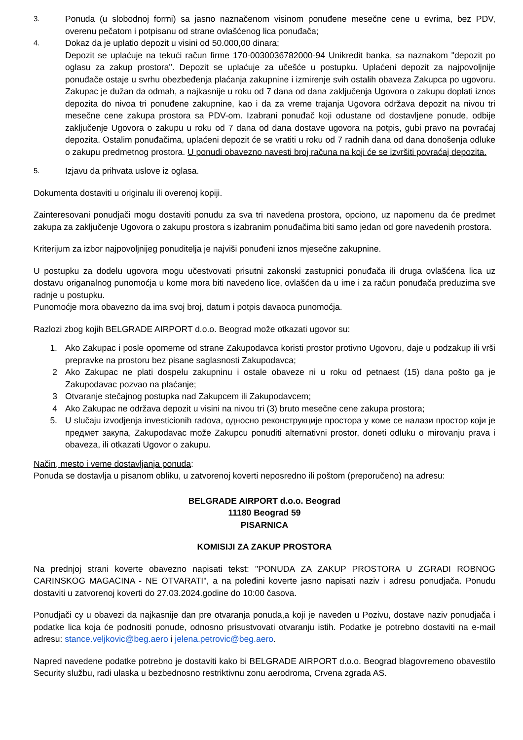3. Ponuda (u slobodnoj formi) sa jasno naznačenom visinom ponuđene mesečne cene u evrima, bez PDV, overenu pečatom i potpisanu od strane ovlašćenog lica ponuđača;
4. Dokaz da je uplatio depozit u visini od 50.000,00 dinara;
Depozit se uplaćuje na tekući račun firme 170-0030036782000-94 Unikredit banka, sa naznakom "depozit po oglasu za zakup prostora". Depozit se uplaćuje za učešće u postupku. Uplaćeni depozit za najpovoljnije ponuđače ostaje u svrhu obezbeđenja plaćanja zakupnine i izmirenje svih ostalih obaveza Zakupca po ugovoru. Zakupac je dužan da odmah, a najkasnije u roku od 7 dana od dana zaključenja Ugovora o zakupu doplati iznos depozita do nivoa tri ponuđene zakupnine, kao i da za vreme trajanja Ugovora održava depozit na nivou tri mesečne cene zakupa prostora sa PDV-om. Izabrani ponuđač koji odustane od dostavljene ponude, odbije zaključenje Ugovora o zakupu u roku od 7 dana od dana dostave ugovora na potpis, gubi pravo na povraćaj depozita. Ostalim ponuđačima, uplaćeni depozit će se vratiti u roku od 7 radnih dana od dana donošenja odluke o zakupu predmetnog prostora. U ponudi obavezno navesti broj računa na koji će se izvršiti povraćaj depozita.
5. Izjavu da prihvata uslove iz oglasa.
Dokumenta dostaviti u originalu ili overenoj kopiji.
Zainteresovani ponudjači mogu dostaviti ponudu za sva tri navedena prostora, opciono, uz napomenu da će predmet zakupa za zaključenje Ugovora o zakupu prostora s izabranim ponuđačima biti samo jedan od gore navedenih prostora.
Kriterijum za izbor najpovoljnijeg ponuditelja je najviši ponuđeni iznos mjesečne zakupnine.
U postupku za dodelu ugovora mogu učestvovati prisutni zakonski zastupnici ponuđača ili druga ovlašćena lica uz dostavu origanalnog punomoćja u kome mora biti navedeno lice, ovlašćen da u ime i za račun ponuđača preduzima sve radnje u postupku.
Punomoćje mora obavezno da ima svoj broj, datum i potpis davaoca punomoćja.
Razlozi zbog kojih BELGRADE AIRPORT d.o.o. Beograd može otkazati ugovor su:
1. Ako Zakupac i posle opomeme od strane Zakupodavca koristi prostor protivno Ugovoru, daje u podzakup ili vrši prepravke na prostoru bez pisane saglasnosti Zakupodavca;
2 Ako Zakupac ne plati dospelu zakupninu i ostale obaveze ni u roku od petnaest (15) dana pošto ga je Zakupodavac pozvao na plaćanje;
3 Otvaranje stečajnog postupka nad Zakupcem ili Zakupodavcem;
4 Ako Zakupac ne održava depozit u visini na nivou tri (3) bruto mesečne cene zakupa prostora;
5. U slučaju izvodjenja investicionih radova, односно реконструкције простора у коме се налази простор који је предмет закупа, Zakupodavac može Zakupcu ponuditi alternativni prostor, doneti odluku o mirovanju prava i obaveza, ili otkazati Ugovor o zakupu.
Način, mesto i veme dostavljanja ponuda:
Ponuda se dostavlja u pisanom obliku, u zatvorenoj koverti neposredno ili poštom (preporučeno) na adresu:
BELGRADE AIRPORT d.o.o. Beograd
11180 Beograd 59
PISARNICA
KOMISIJI ZA ZAKUP PROSTORA
Na prednjoj strani koverte obavezno napisati tekst: "PONUDA ZA ZAKUP PROSTORA U ZGRADI ROBNOG CARINSKOG MAGACINA - NE OTVARATI", a na poleđini koverte jasno napisati naziv i adresu ponudjača. Ponudu dostaviti u zatvorenoj koverti do 27.03.2024.godine do 10:00 časova.
Ponudjači cy u obavezi da najkasnije dan pre otvaranja ponuda,a koji je naveden u Pozivu, dostave naziv ponudjača i podatke lica koja će podnositi ponude, odnosno prisustvovati otvaranju istih. Podatke je potrebno dostaviti na e-mail adresu: stance.veljkovic@beg.aero i jelena.petrovic@beg.aero.
Napred navedene podatke potrebno je dostaviti kako bi BELGRADE AIRPORT d.o.o. Beograd blagovremeno obavestilo Security službu, radi ulaska u bezbednosno restriktivnu zonu aerodroma, Crvena zgrada AS.